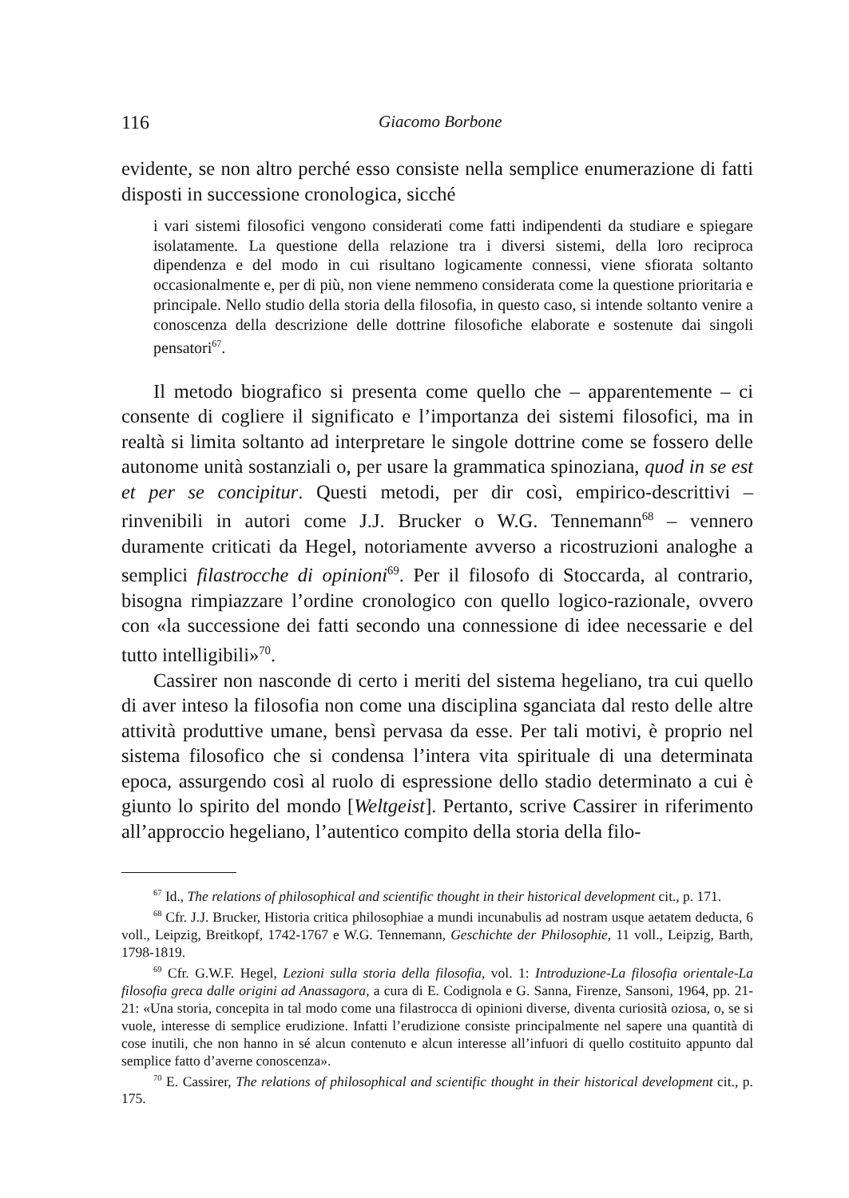116 Giacomo Borbone
evidente, se non altro perché esso consiste nella semplice enumerazione di fatti disposti in successione cronologica, sicché
i vari sistemi filosofici vengono considerati come fatti indipendenti da studiare e spiegare isolatamente. La questione della relazione tra i diversi sistemi, della loro reciproca dipendenza e del modo in cui risultano logicamente connessi, viene sfiorata soltanto occasionalmente e, per di più, non viene nemmeno considerata come la questione prioritaria e principale. Nello studio della storia della filosofia, in questo caso, si intende soltanto venire a conoscenza della descrizione delle dottrine filosofiche elaborate e sostenute dai singoli pensatori<sup>67</sup>.
Il metodo biografico si presenta come quello che – apparentemente – ci consente di cogliere il significato e l’importanza dei sistemi filosofici, ma in realtà si limita soltanto ad interpretare le singole dottrine come se fossero delle autonome unità sostanziali o, per usare la grammatica spinoziana, quod in se est et per se concipitur. Questi metodi, per dir così, empirico-descrittivi – rinvenibili in autori come J.J. Brucker o W.G. Tennemann<sup>68</sup> – vennero duramente criticati da Hegel, notoriamente avverso a ricostruzioni analoghe a semplici filastrocche di opinioni<sup>69</sup>. Per il filosofo di Stoccarda, al contrario, bisogna rimpiazzare l’ordine cronologico con quello logico-razionale, ovvero con «la successione dei fatti secondo una connessione di idee necessarie e del tutto intelligibili»<sup>70</sup>.
Cassirer non nasconde di certo i meriti del sistema hegeliano, tra cui quello di aver inteso la filosofia non come una disciplina sganciata dal resto delle altre attività produttive umane, bensì pervasa da esse. Per tali motivi, è proprio nel sistema filosofico che si condensa l’intera vita spirituale di una determinata epoca, assurgendo così al ruolo di espressione dello stadio determinato a cui è giunto lo spirito del mondo [Weltgeist]. Pertanto, scrive Cassirer in riferimento all’approccio hegeliano, l’autentico compito della storia della filo-
<sup>67</sup> Id., The relations of philosophical and scientific thought in their historical development cit., p. 171.
<sup>68</sup> Cfr. J.J. Brucker, Historia critica philosophiae a mundi incunabulis ad nostram usque aetatem deducta, 6 voll., Leipzig, Breitkopf, 1742-1767 e W.G. Tennemann, Geschichte der Philosophie, 11 voll., Leipzig, Barth, 1798-1819.
<sup>69</sup> Cfr. G.W.F. Hegel, Lezioni sulla storia della filosofia, vol. 1: Introduzione-La filosofia orientale-La filosofia greca dalle origini ad Anassagora, a cura di E. Codignola e G. Sanna, Firenze, Sansoni, 1964, pp. 21-21: «Una storia, concepita in tal modo come una filastrocca di opinioni diverse, diventa curiosità oziosa, o, se si vuole, interesse di semplice erudizione. Infatti l’erudizione consiste principalmente nel sapere una quantità di cose inutili, che non hanno in sé alcun contenuto e alcun interesse all’infuori di quello costituito appunto dal semplice fatto d’averne conoscenza».
<sup>70</sup> E. Cassirer, The relations of philosophical and scientific thought in their historical development cit., p. 175.